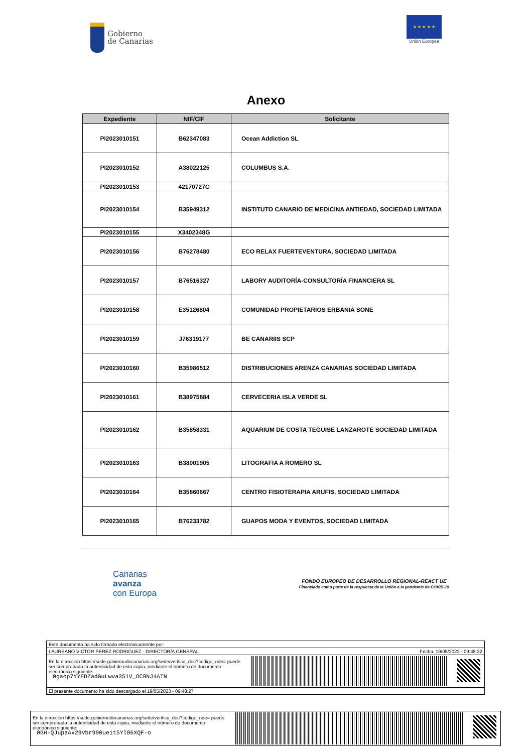Gobierno
de Canarias
★ ★ ★ ★ ★
Unión Europea
Anexo
| Expediente | NIF/CIF | Solicitante |
| --- | --- | --- |
| PI2023010151 | B62347083 | Ocean Addiction SL |
| PI2023010152 | A38022125 | COLUMBUS S.A. |
| PI2023010153 | 42170727C | |
| PI2023010154 | B35949312 | INSTITUTO CANARIO DE MEDICINA ANTIEDAD, SOCIEDAD LIMITADA |
| PI2023010155 | X3402348G | |
| PI2023010156 | B76278480 | ECO RELAX FUERTEVENTURA, SOCIEDAD LIMITADA |
| PI2023010157 | B76516327 | LABORY AUDITORÍA-CONSULTORÍA FINANCIERA SL |
| PI2023010158 | E35126804 | COMUNIDAD PROPIETARIOS ERBANIA SONE |
| PI2023010159 | J76319177 | BE CANARIIS SCP |
| PI2023010160 | B35986512 | DISTRIBUCIONES ARENZA CANARIAS SOCIEDAD LIMITADA |
| PI2023010161 | B38975884 | CERVECERIA ISLA VERDE SL |
| PI2023010162 | B35858331 | AQUARIUM DE COSTA TEGUISE LANZAROTE SOCIEDAD LIMITADA |
| PI2023010163 | B38001905 | LITOGRAFIA A ROMERO SL |
| PI2023010164 | B35860667 | CENTRO FISIOTERAPIA ARUFIS, SOCIEDAD LIMITADA |
| PI2023010165 | B76233782 | GUAPOS MODA Y EVENTOS, SOCIEDAD LIMITADA |
Canarias
avanza
con Europa
FONDO EUROPEO DE DESARROLLO REGIONAL-REACT UE
Financiado como parte de la respuesta de la Unión a la pandemia de COVID-19
Este documento ha sido firmado electrónicamente por:
LAUREANO VICTOR PEREZ RODRIGUEZ - DIRECTOR/A GENERAL Fecha: 19/05/2023 - 09:45:32
En la dirección https://sede.gobiernodecanarias.org/sede/verifica_doc?codigo_nde= puede ser comprobada la autenticidad de esta copia, mediante el número de documento electrónico siguiente:
0gaop7YYEDZadGuLwva351V_OC9NJ4ATN
El presente documento ha sido descargado el 19/05/2023 - 09:48:27
En la dirección https://sede.gobiernodecanarias.org/sede/verifica_doc?codigo_nde= puede ser comprobada la autenticidad de esta copia, mediante el número de documento electrónico siguiente:
0GH-QJupaAx29Vbr990ueit5Yl06XQF-o